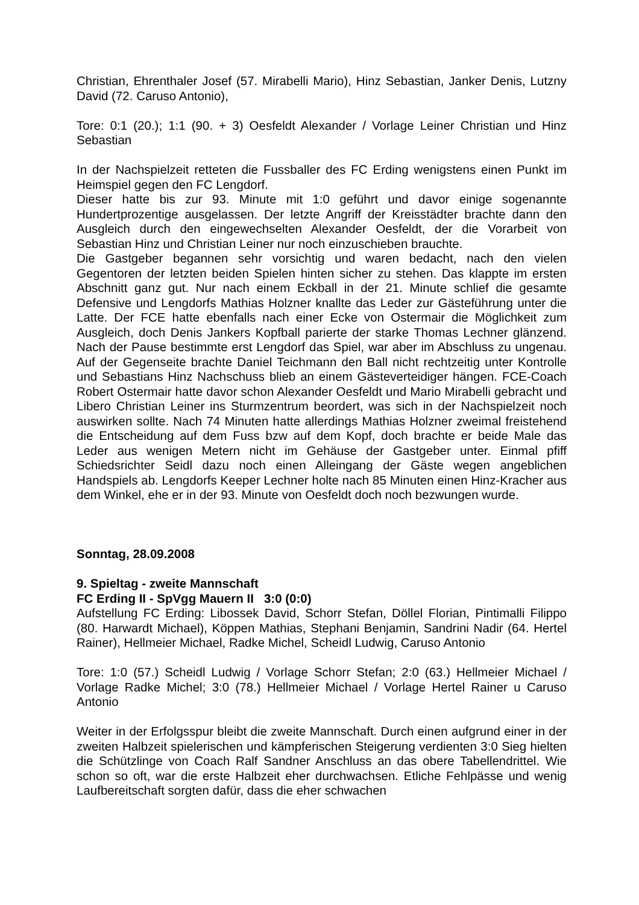Christian, Ehrenthaler Josef (57. Mirabelli Mario), Hinz Sebastian, Janker Denis, Lutzny David (72. Caruso Antonio),
Tore: 0:1 (20.); 1:1 (90. + 3) Oesfeldt Alexander / Vorlage Leiner Christian und Hinz Sebastian
In der Nachspielzeit retteten die Fussballer des FC Erding wenigstens einen Punkt im Heimspiel gegen den FC Lengdorf.
Dieser hatte bis zur 93. Minute mit 1:0 geführt und davor einige sogenannte Hundertprozentige ausgelassen. Der letzte Angriff der Kreisstädter brachte dann den Ausgleich durch den eingewechselten Alexander Oesfeldt, der die Vorarbeit von Sebastian Hinz und Christian Leiner nur noch einzuschieben brauchte.
Die Gastgeber begannen sehr vorsichtig und waren bedacht, nach den vielen Gegentoren der letzten beiden Spielen hinten sicher zu stehen. Das klappte im ersten Abschnitt ganz gut. Nur nach einem Eckball in der 21. Minute schlief die gesamte Defensive und Lengdorfs Mathias Holzner knallte das Leder zur Gästeführung unter die Latte. Der FCE hatte ebenfalls nach einer Ecke von Ostermair die Möglichkeit zum Ausgleich, doch Denis Jankers Kopfball parierte der starke Thomas Lechner glänzend. Nach der Pause bestimmte erst Lengdorf das Spiel, war aber im Abschluss zu ungenau. Auf der Gegenseite brachte Daniel Teichmann den Ball nicht rechtzeitig unter Kontrolle und Sebastians Hinz Nachschuss blieb an einem Gästeverteidiger hängen. FCE-Coach Robert Ostermair hatte davor schon Alexander Oesfeldt und Mario Mirabelli gebracht und Libero Christian Leiner ins Sturmzentrum beordert, was sich in der Nachspielzeit noch auswirken sollte. Nach 74 Minuten hatte allerdings Mathias Holzner zweimal freistehend die Entscheidung auf dem Fuss bzw auf dem Kopf, doch brachte er beide Male das Leder aus wenigen Metern nicht im Gehäuse der Gastgeber unter. Einmal pfiff Schiedsrichter Seidl dazu noch einen Alleingang der Gäste wegen angeblichen Handspiels ab. Lengdorfs Keeper Lechner holte nach 85 Minuten einen Hinz-Kracher aus dem Winkel, ehe er in der 93. Minute von Oesfeldt doch noch bezwungen wurde.
Sonntag, 28.09.2008
9. Spieltag - zweite Mannschaft
FC Erding II - SpVgg Mauern II 3:0 (0:0)
Aufstellung FC Erding: Libossek David, Schorr Stefan, Döllel Florian, Pintimalli Filippo (80. Harwardt Michael), Köppen Mathias, Stephani Benjamin, Sandrini Nadir (64. Hertel Rainer), Hellmeier Michael, Radke Michel, Scheidl Ludwig, Caruso Antonio
Tore: 1:0 (57.) Scheidl Ludwig / Vorlage Schorr Stefan; 2:0 (63.) Hellmeier Michael / Vorlage Radke Michel; 3:0 (78.) Hellmeier Michael / Vorlage Hertel Rainer u Caruso Antonio
Weiter in der Erfolgsspur bleibt die zweite Mannschaft. Durch einen aufgrund einer in der zweiten Halbzeit spielerischen und kämpferischen Steigerung verdienten 3:0 Sieg hielten die Schützlinge von Coach Ralf Sandner Anschluss an das obere Tabellendrittel. Wie schon so oft, war die erste Halbzeit eher durchwachsen. Etliche Fehlpässe und wenig Laufbereitschaft sorgten dafür, dass die eher schwachen